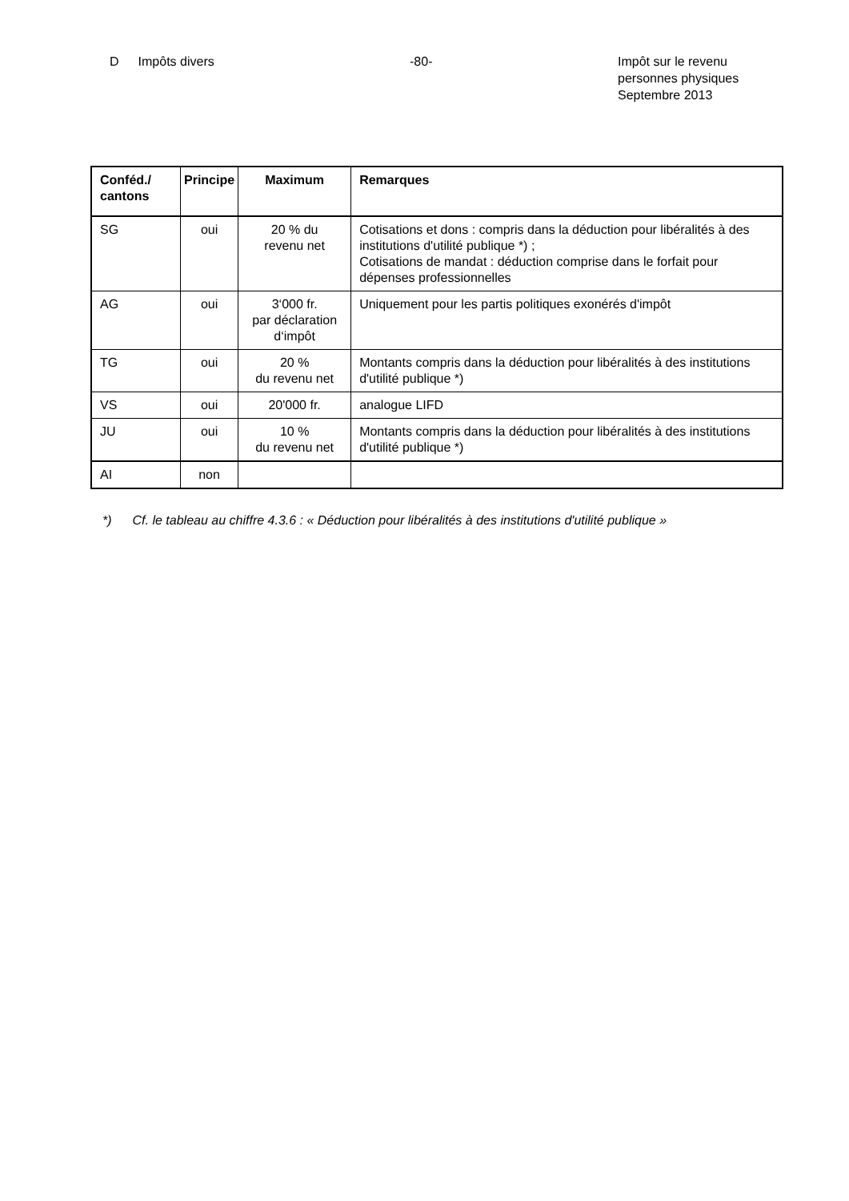D Impôts divers -80- Impôt sur le revenu
personnes physiques
Septembre 2013
| Conféd./ cantons | Principe | Maximum | Remarques |
| --- | --- | --- | --- |
| SG | oui | 20 % du revenu net | Cotisations et dons : compris dans la déduction pour libéralités à des institutions d'utilité publique *) ; Cotisations de mandat : déduction comprise dans le forfait pour dépenses professionnelles |
| AG | oui | 3‘000 fr. par déclaration d‘impôt | Uniquement pour les partis politiques exonérés d'impôt |
| TG | oui | 20 % du revenu net | Montants compris dans la déduction pour libéralités à des institutions d'utilité publique *) |
| VS | oui | 20'000 fr. | analogue LIFD |
| JU | oui | 10 % du revenu net | Montants compris dans la déduction pour libéralités à des institutions d'utilité publique *) |
| AI | non | | |
*) Cf. le tableau au chiffre 4.3.6 : « Déduction pour libéralités à des institutions d'utilité publique »